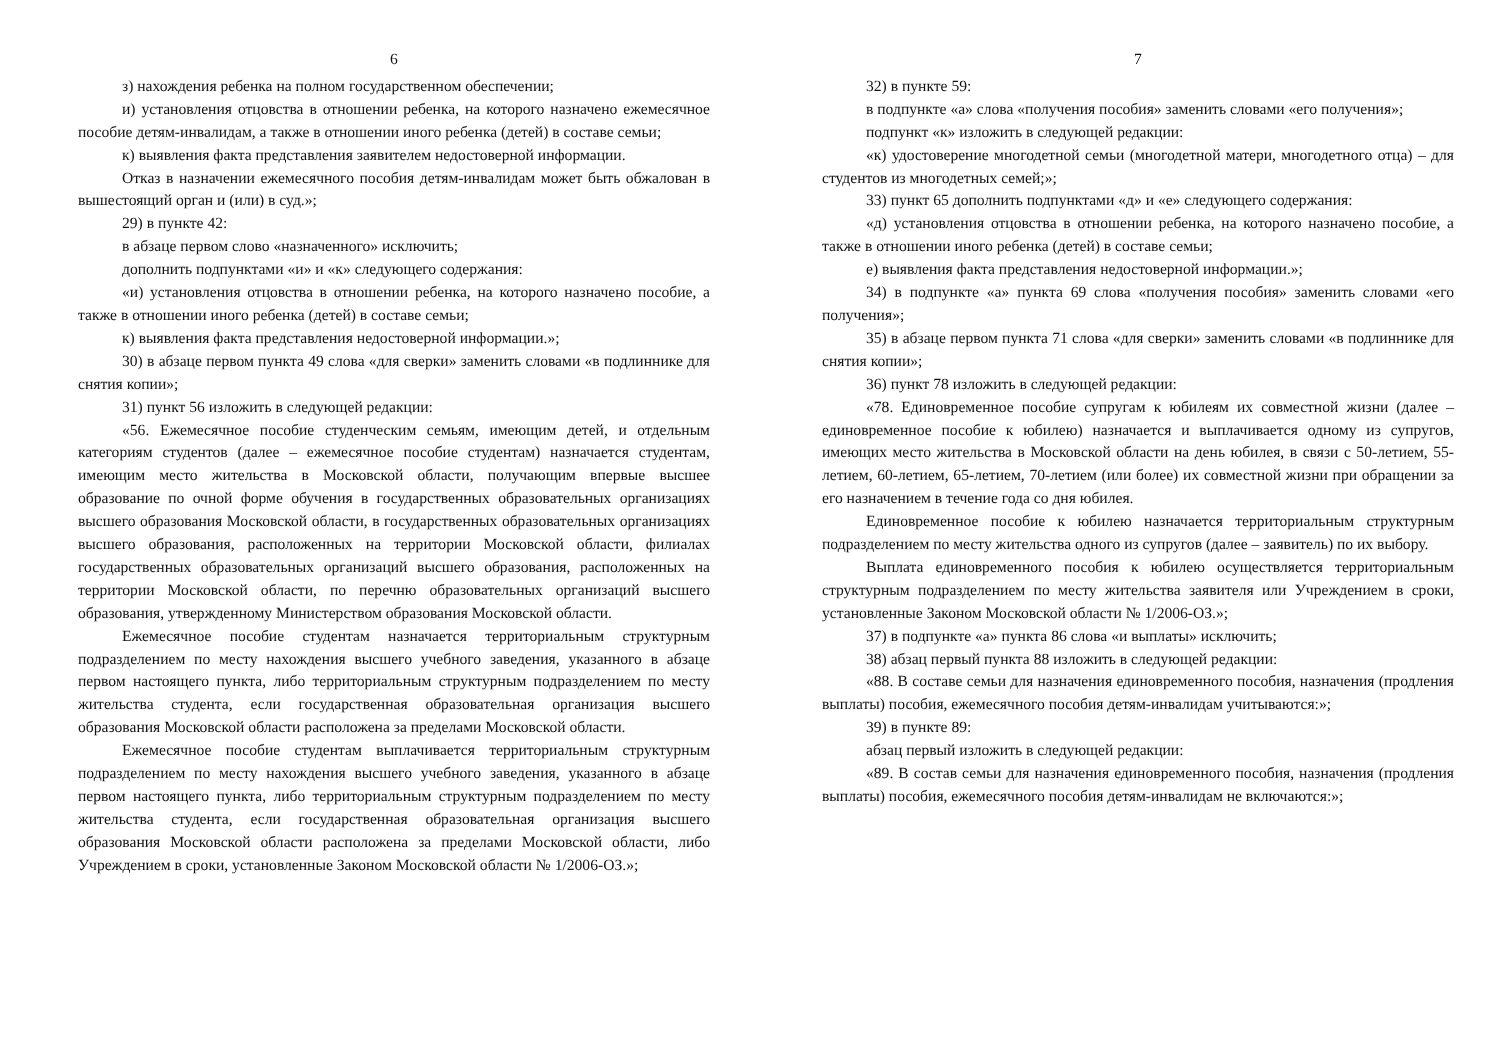6
з) нахождения ребенка на полном государственном обеспечении;
и) установления отцовства в отношении ребенка, на которого назначено ежемесячное пособие детям-инвалидам, а также в отношении иного ребенка (детей) в составе семьи;
к) выявления факта представления заявителем недостоверной информации.
Отказ в назначении ежемесячного пособия детям-инвалидам может быть обжалован в вышестоящий орган и (или) в суд.»;
29) в пункте 42:
в абзаце первом слово «назначенного» исключить;
дополнить подпунктами «и» и «к» следующего содержания:
«и) установления отцовства в отношении ребенка, на которого назначено пособие, а также в отношении иного ребенка (детей) в составе семьи;
к) выявления факта представления недостоверной информации.»;
30) в абзаце первом пункта 49 слова «для сверки» заменить словами «в подлиннике для снятия копии»;
31) пункт 56 изложить в следующей редакции:
«56. Ежемесячное пособие студенческим семьям, имеющим детей, и отдельным категориям студентов (далее – ежемесячное пособие студентам) назначается студентам, имеющим место жительства в Московской области, получающим впервые высшее образование по очной форме обучения в государственных образовательных организациях высшего образования Московской области, в государственных образовательных организациях высшего образования, расположенных на территории Московской области, филиалах государственных образовательных организаций высшего образования, расположенных на территории Московской области, по перечню образовательных организаций высшего образования, утвержденному Министерством образования Московской области.
Ежемесячное пособие студентам назначается территориальным структурным подразделением по месту нахождения высшего учебного заведения, указанного в абзаце первом настоящего пункта, либо территориальным структурным подразделением по месту жительства студента, если государственная образовательная организация высшего образования Московской области расположена за пределами Московской области.
Ежемесячное пособие студентам выплачивается территориальным структурным подразделением по месту нахождения высшего учебного заведения, указанного в абзаце первом настоящего пункта, либо территориальным структурным подразделением по месту жительства студента, если государственная образовательная организация высшего образования Московской области расположена за пределами Московской области, либо Учреждением в сроки, установленные Законом Московской области № 1/2006-ОЗ.»;
7
32) в пункте 59:
в подпункте «а» слова «получения пособия» заменить словами «его получения»;
подпункт «к» изложить в следующей редакции:
«к) удостоверение многодетной семьи (многодетной матери, многодетного отца) – для студентов из многодетных семей;»;
33) пункт 65 дополнить подпунктами «д» и «е» следующего содержания:
«д) установления отцовства в отношении ребенка, на которого назначено пособие, а также в отношении иного ребенка (детей) в составе семьи;
е) выявления факта представления недостоверной информации.»;
34) в подпункте «а» пункта 69 слова «получения пособия» заменить словами «его получения»;
35) в абзаце первом пункта 71 слова «для сверки» заменить словами «в подлиннике для снятия копии»;
36) пункт 78 изложить в следующей редакции:
«78. Единовременное пособие супругам к юбилеям их совместной жизни (далее – единовременное пособие к юбилею) назначается и выплачивается одному из супругов, имеющих место жительства в Московской области на день юбилея, в связи с 50-летием, 55-летием, 60-летием, 65-летием, 70-летием (или более) их совместной жизни при обращении за его назначением в течение года со дня юбилея.
Единовременное пособие к юбилею назначается территориальным структурным подразделением по месту жительства одного из супругов (далее – заявитель) по их выбору.
Выплата единовременного пособия к юбилею осуществляется территориальным структурным подразделением по месту жительства заявителя или Учреждением в сроки, установленные Законом Московской области № 1/2006-ОЗ.»;
37) в подпункте «а» пункта 86 слова «и выплаты» исключить;
38) абзац первый пункта 88 изложить в следующей редакции:
«88. В составе семьи для назначения единовременного пособия, назначения (продления выплаты) пособия, ежемесячного пособия детям-инвалидам учитываются:»;
39) в пункте 89:
абзац первый изложить в следующей редакции:
«89. В состав семьи для назначения единовременного пособия, назначения (продления выплаты) пособия, ежемесячного пособия детям-инвалидам не включаются:»;